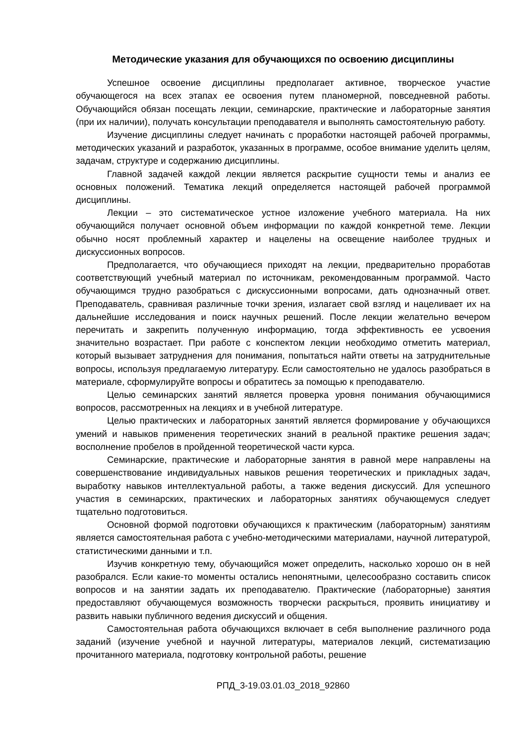Методические указания для обучающихся по освоению дисциплины
Успешное освоение дисциплины предполагает активное, творческое участие обучающегося на всех этапах ее освоения путем планомерной, повседневной работы. Обучающийся обязан посещать лекции, семинарские, практические и лабораторные занятия (при их наличии), получать консультации преподавателя и выполнять самостоятельную работу.
Изучение дисциплины следует начинать с проработки настоящей рабочей программы, методических указаний и разработок, указанных в программе, особое внимание уделить целям, задачам, структуре и содержанию дисциплины.
Главной задачей каждой лекции является раскрытие сущности темы и анализ ее основных положений. Тематика лекций определяется настоящей рабочей программой дисциплины.
Лекции – это систематическое устное изложение учебного материала. На них обучающийся получает основной объем информации по каждой конкретной теме. Лекции обычно носят проблемный характер и нацелены на освещение наиболее трудных и дискуссионных вопросов.
Предполагается, что обучающиеся приходят на лекции, предварительно проработав соответствующий учебный материал по источникам, рекомендованным программой. Часто обучающимся трудно разобраться с дискуссионными вопросами, дать однозначный ответ. Преподаватель, сравнивая различные точки зрения, излагает свой взгляд и нацеливает их на дальнейшие исследования и поиск научных решений. После лекции желательно вечером перечитать и закрепить полученную информацию, тогда эффективность ее усвоения значительно возрастает. При работе с конспектом лекции необходимо отметить материал, который вызывает затруднения для понимания, попытаться найти ответы на затруднительные вопросы, используя предлагаемую литературу. Если самостоятельно не удалось разобраться в материале, сформулируйте вопросы и обратитесь за помощью к преподавателю.
Целью семинарских занятий является проверка уровня понимания обучающимися вопросов, рассмотренных на лекциях и в учебной литературе.
Целью практических и лабораторных занятий является формирование у обучающихся умений и навыков применения теоретических знаний в реальной практике решения задач; восполнение пробелов в пройденной теоретической части курса.
Семинарские, практические и лабораторные занятия в равной мере направлены на совершенствование индивидуальных навыков решения теоретических и прикладных задач, выработку навыков интеллектуальной работы, а также ведения дискуссий. Для успешного участия в семинарских, практических и лабораторных занятиях обучающемуся следует тщательно подготовиться.
Основной формой подготовки обучающихся к практическим (лабораторным) занятиям является самостоятельная работа с учебно-методическими материалами, научной литературой, статистическими данными и т.п.
Изучив конкретную тему, обучающийся может определить, насколько хорошо он в ней разобрался. Если какие-то моменты остались непонятными, целесообразно составить список вопросов и на занятии задать их преподавателю. Практические (лабораторные) занятия предоставляют обучающемуся возможность творчески раскрыться, проявить инициативу и развить навыки публичного ведения дискуссий и общения.
Самостоятельная работа обучающихся включает в себя выполнение различного рода заданий (изучение учебной и научной литературы, материалов лекций, систематизацию прочитанного материала, подготовку контрольной работы, решение
РПД_3-19.03.01.03_2018_92860